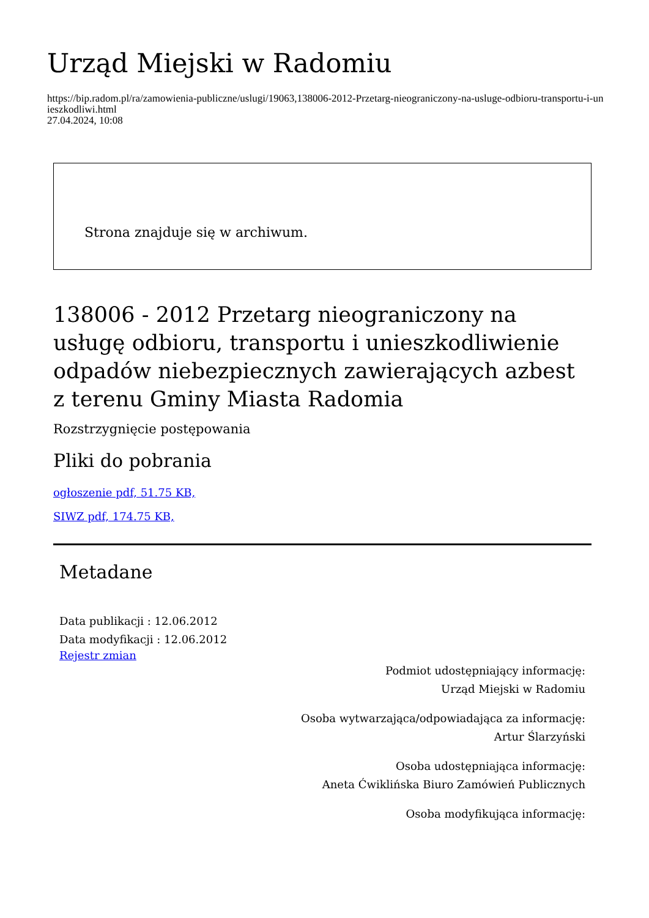Urząd Miejski w Radomiu
https://bip.radom.pl/ra/zamowienia-publiczne/uslugi/19063,138006-2012-Przetarg-nieograniczony-na-usluge-odbioru-transportu-i-unieszkodliwi.html
27.04.2024, 10:08
Strona znajduje się w archiwum.
138006 - 2012 Przetarg nieograniczony na usługę odbioru, transportu i unieszkodliwienie odpadów niebezpiecznych zawierających azbest z terenu Gminy Miasta Radomia
Rozstrzygnięcie postępowania
Pliki do pobrania
ogłoszenie pdf, 51.75 KB,
SIWZ pdf, 174.75 KB,
Metadane
Data publikacji : 12.06.2012
Data modyfikacji : 12.06.2012
Rejestr zmian
Podmiot udostępniający informację:
Urząd Miejski w Radomiu
Osoba wytwarzająca/odpowiadająca za informację:
Artur Ślarzyński
Osoba udostępniająca informację:
Aneta Ćwiklińska Biuro Zamówień Publicznych
Osoba modyfikująca informację: